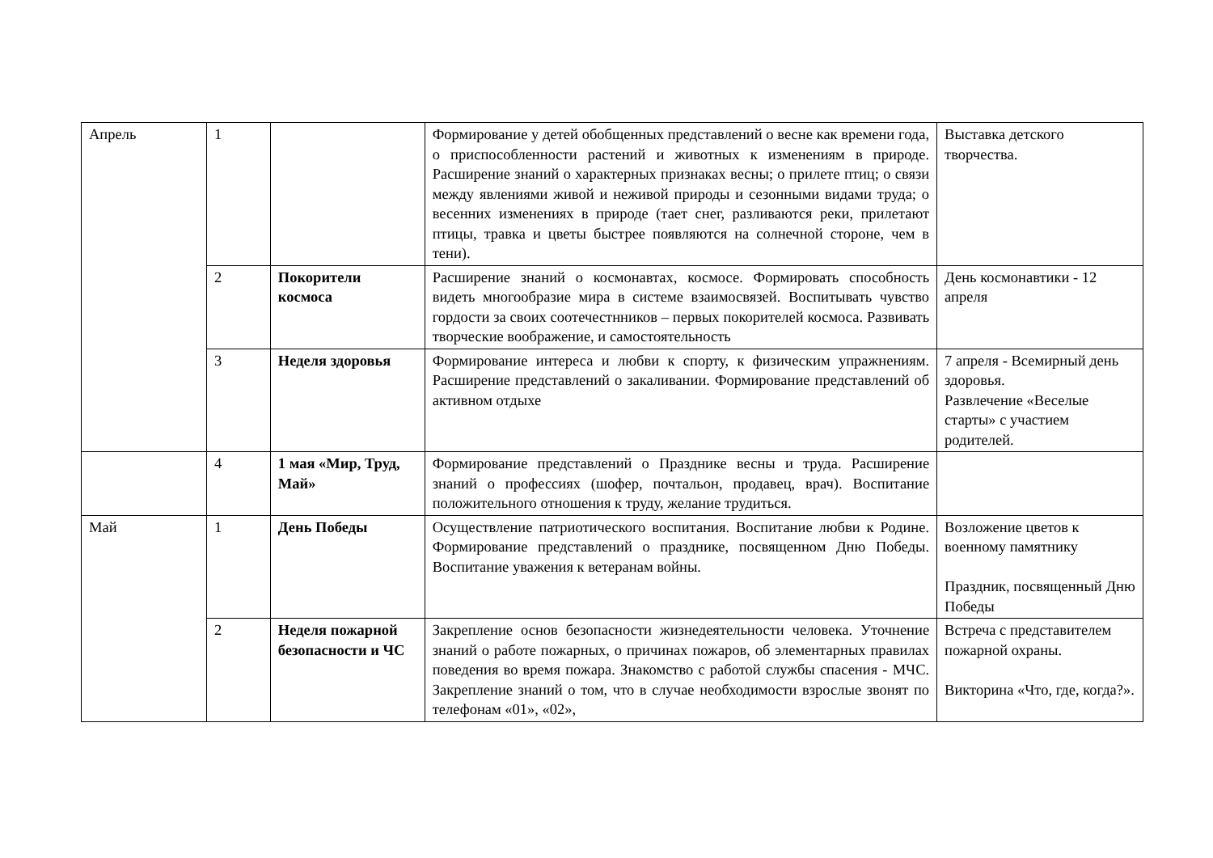| Апрель | 1 | | Формирование у детей обобщенных представлений о весне как времени года, о приспособленности растений и животных к изменениям в природе. Расширение знаний о характерных признаках весны; о прилете птиц; о связи между явлениями живой и неживой природы и сезонными видами труда; о весенних изменениях в природе (тает снег, разливаются реки, прилетают птицы, травка и цветы быстрее появляются на солнечной стороне, чем в тени). | Выставка детского творчества. |
| | 2 | Покорители космоса | Расширение знаний о космонавтах, космосе. Формировать способность видеть многообразие мира в системе взаимосвязей. Воспитывать чувство гордости за своих соотечестнников – первых покорителей космоса. Развивать творческие воображение, и самостоятельность | День космонавтики - 12 апреля |
| | 3 | Неделя здоровья | Формирование интереса и любви к спорту, к физическим упражнениям. Расширение представлений о закаливании. Формирование представлений об активном отдыхе | 7 апреля - Всемирный день здоровья. Развлечение «Веселые старты» с участием родителей. |
| | 4 | 1 мая «Мир, Труд, Май» | Формирование представлений о Празднике весны и труда. Расширение знаний о профессиях (шофер, почтальон, продавец, врач). Воспитание положительного отношения к труду, желание трудиться. | |
| Май | 1 | День Победы | Осуществление патриотического воспитания. Воспитание любви к Родине. Формирование представлений о празднике, посвященном Дню Победы. Воспитание уважения к ветеранам войны. | Возложение цветов к военному памятнику Праздник, посвященный Дню Победы |
| | 2 | Неделя пожарной безопасности и ЧС | Закрепление основ безопасности жизнедеятельности человека. Уточнение знаний о работе пожарных, о причинах пожаров, об элементарных правилах поведения во время пожара. Знакомство с работой службы спасения - МЧС. Закрепление знаний о том, что в случае необходимости взрослые звонят по телефонам «01», «02», | Встреча с представителем пожарной охраны. Викторина «Что, где, когда?». |